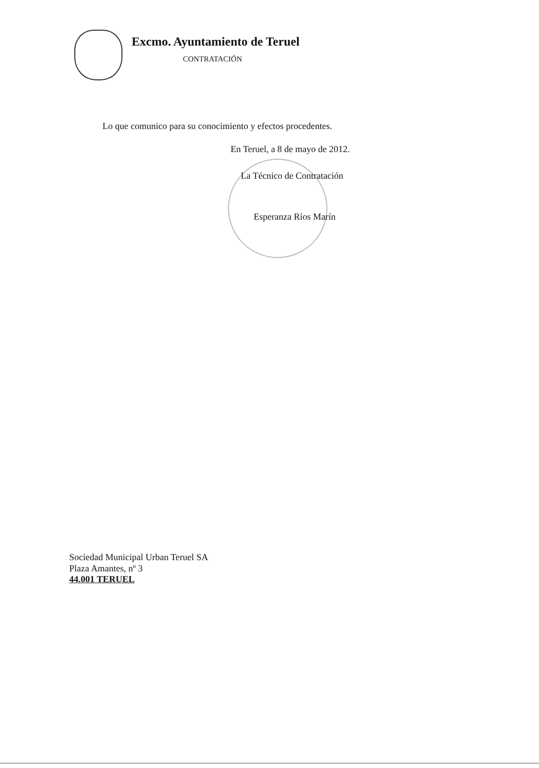Excmo. Ayuntamiento de Teruel
CONTRATACIÓN
Lo que comunico para su conocimiento y efectos procedentes.
En Teruel, a 8 de mayo de 2012.
La Técnico de Contratación
Esperanza Ríos Marín
Sociedad Municipal Urban Teruel SA
Plaza Amantes, nº 3
44.001 TERUEL